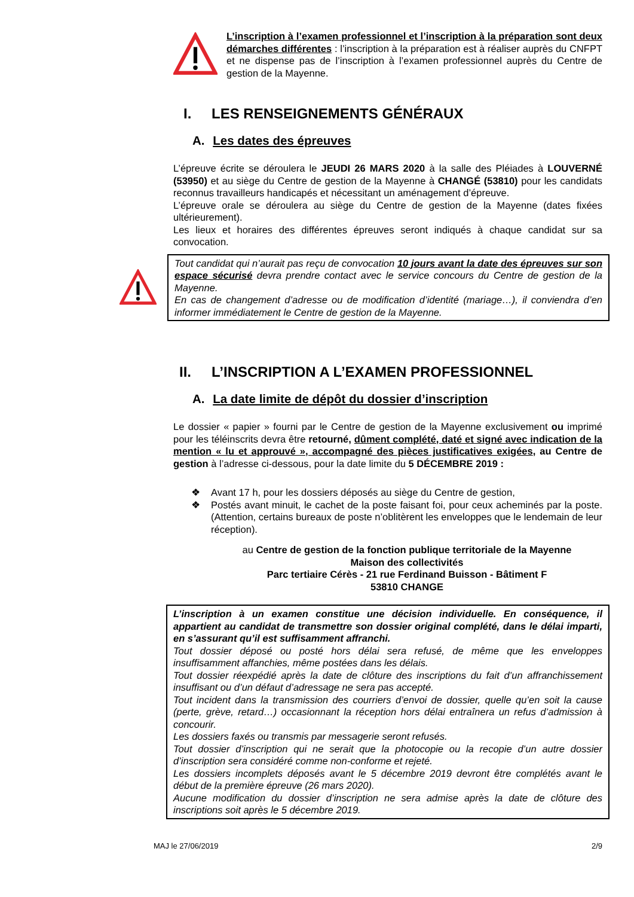L’inscription à l’examen professionnel et l’inscription à la préparation sont deux démarches différentes : l’inscription à la préparation est à réaliser auprès du CNFPT et ne dispense pas de l’inscription à l’examen professionnel auprès du Centre de gestion de la Mayenne.
I. LES RENSEIGNEMENTS GÉNÉRAUX
A. Les dates des épreuves
L’épreuve écrite se déroulera le JEUDI 26 MARS 2020 à la salle des Pléiades à LOUVERNÉ (53950) et au siège du Centre de gestion de la Mayenne à CHANGÉ (53810) pour les candidats reconnus travailleurs handicapés et nécessitant un aménagement d’épreuve.
L’épreuve orale se déroulera au siège du Centre de gestion de la Mayenne (dates fixées ultérieurement).
Les lieux et horaires des différentes épreuves seront indiqués à chaque candidat sur sa convocation.
Tout candidat qui n’aurait pas reçu de convocation 10 jours avant la date des épreuves sur son espace sécurisé devra prendre contact avec le service concours du Centre de gestion de la Mayenne.
En cas de changement d’adresse ou de modification d’identité (mariage…), il conviendra d’en informer immédiatement le Centre de gestion de la Mayenne.
II. L’INSCRIPTION A L’EXAMEN PROFESSIONNEL
A. La date limite de dépôt du dossier d’inscription
Le dossier « papier » fourni par le Centre de gestion de la Mayenne exclusivement ou imprimé pour les téléinscrits devra être retourné, dûment complété, daté et signé avec indication de la mention « lu et approuvé », accompagné des pièces justificatives exigées, au Centre de gestion à l’adresse ci-dessous, pour la date limite du 5 DÉCEMBRE 2019 :
❖ Avant 17 h, pour les dossiers déposés au siège du Centre de gestion,
❖ Postés avant minuit, le cachet de la poste faisant foi, pour ceux acheminés par la poste. (Attention, certains bureaux de poste n’oblitèrent les enveloppes que le lendemain de leur réception).
au Centre de gestion de la fonction publique territoriale de la Mayenne
Maison des collectivités
Parc tertiaire Cérès - 21 rue Ferdinand Buisson - Bâtiment F
53810 CHANGE
L’inscription à un examen constitue une décision individuelle. En conséquence, il appartient au candidat de transmettre son dossier original complété, dans le délai imparti, en s’assurant qu’il est suffisamment affranchi.
Tout dossier déposé ou posté hors délai sera refusé, de même que les enveloppes insuffisamment affanchies, même postées dans les délais.
Tout dossier réexpédié après la date de clôture des inscriptions du fait d’un affranchissement insuffisant ou d’un défaut d’adressage ne sera pas accepté.
Tout incident dans la transmission des courriers d’envoi de dossier, quelle qu’en soit la cause (perte, grève, retard…) occasionnant la réception hors délai entraînera un refus d’admission à concourir.
Les dossiers faxés ou transmis par messagerie seront refusés.
Tout dossier d’inscription qui ne serait que la photocopie ou la recopie d’un autre dossier d’inscription sera considéré comme non-conforme et rejeté.
Les dossiers incomplets déposés avant le 5 décembre 2019 devront être complétés avant le début de la première épreuve (26 mars 2020).
Aucune modification du dossier d’inscription ne sera admise après la date de clôture des inscriptions soit après le 5 décembre 2019.
MAJ le 27/06/2019 2/9